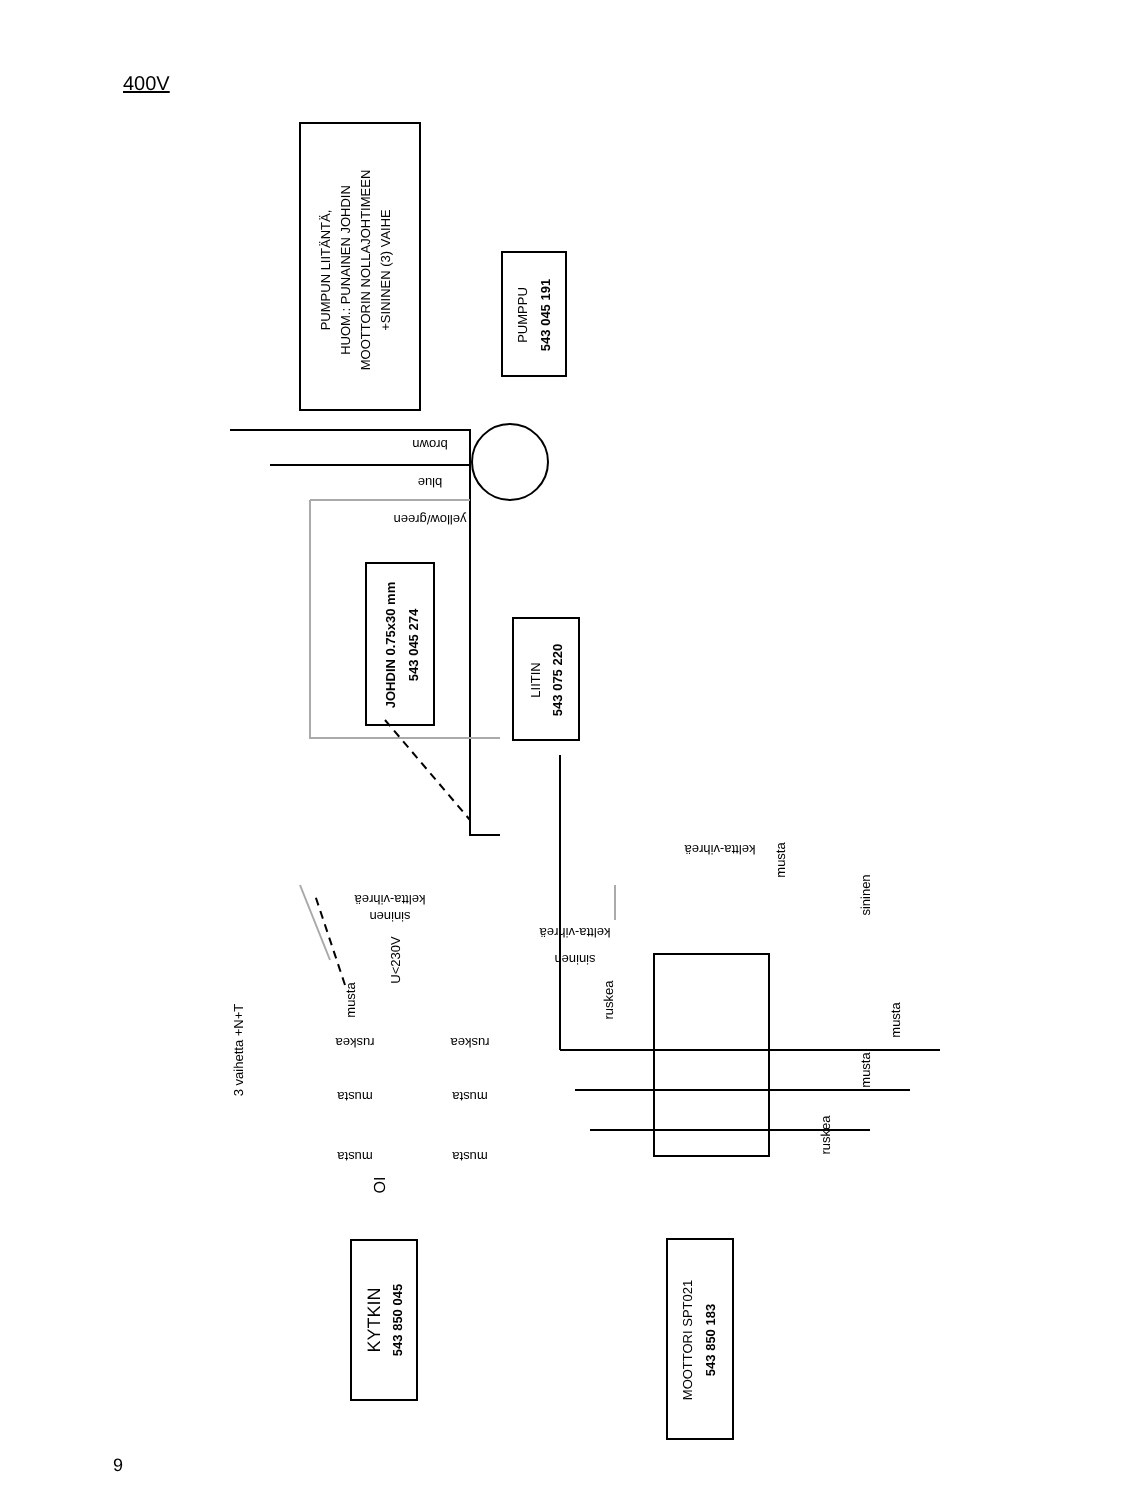400V
PUMPUN LIITÄNTÄ,
HUOM.: PUNAINEN JOHDIN
MOOTTORIN NOLLAJOHTIMEEN
+SININEN (3) VAIHE
PUMPPU
543 045 191
JOHDIN 0.75x30 mm
543 045 274
LIITIN
543 075 220
KYTKIN
543 850 045
MOOTTORI SPT021
543 850 183
3 vaihetta +N+T
brown
blue
yellow/green
U<230V
keltta-vihreä
sininen
keltta-vihreä
sininen
keltta-vihreä
musta
sininen
ruskea
ruskea
ruskea
musta
musta
musta
musta
musta
musta
musta
ruskea
OI
9